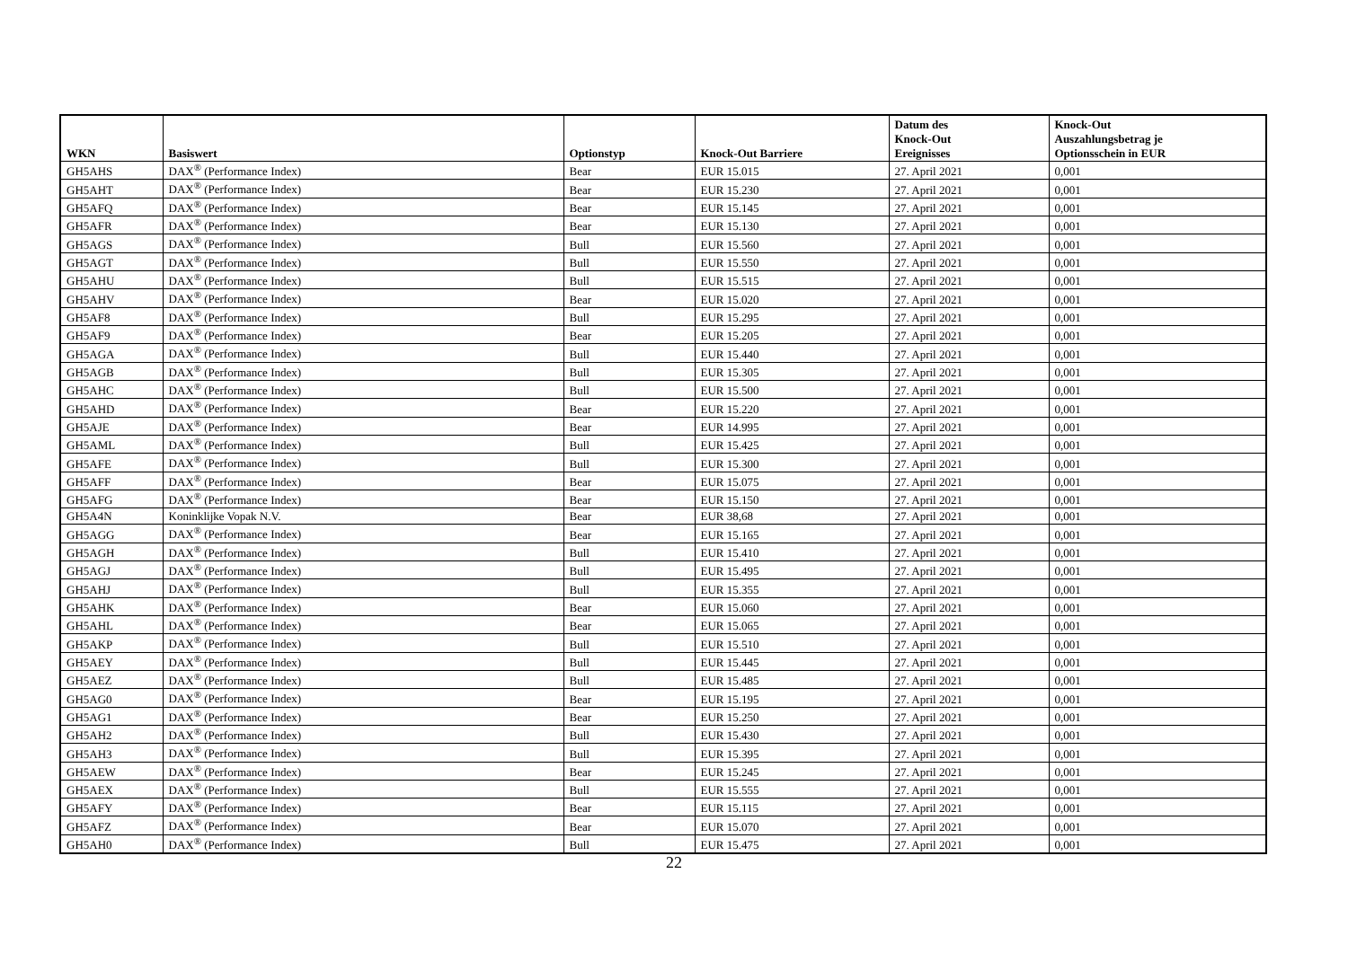| WKN | Basiswert | Optionstyp | Knock-Out Barriere | Datum des Knock-Out Ereignisses | Knock-Out Auszahlungsbetrag je Optionsschein in EUR |
| --- | --- | --- | --- | --- | --- |
| GH5AHS | DAX<sup>®</sup> (Performance Index) | Bear | EUR 15.015 | 27. April 2021 | 0,001 |
| GH5AHT | DAX<sup>®</sup> (Performance Index) | Bear | EUR 15.230 | 27. April 2021 | 0,001 |
| GH5AFQ | DAX<sup>®</sup> (Performance Index) | Bear | EUR 15.145 | 27. April 2021 | 0,001 |
| GH5AFR | DAX<sup>®</sup> (Performance Index) | Bear | EUR 15.130 | 27. April 2021 | 0,001 |
| GH5AGS | DAX<sup>®</sup> (Performance Index) | Bull | EUR 15.560 | 27. April 2021 | 0,001 |
| GH5AGT | DAX<sup>®</sup> (Performance Index) | Bull | EUR 15.550 | 27. April 2021 | 0,001 |
| GH5AHU | DAX<sup>®</sup> (Performance Index) | Bull | EUR 15.515 | 27. April 2021 | 0,001 |
| GH5AHV | DAX<sup>®</sup> (Performance Index) | Bear | EUR 15.020 | 27. April 2021 | 0,001 |
| GH5AF8 | DAX<sup>®</sup> (Performance Index) | Bull | EUR 15.295 | 27. April 2021 | 0,001 |
| GH5AF9 | DAX<sup>®</sup> (Performance Index) | Bear | EUR 15.205 | 27. April 2021 | 0,001 |
| GH5AGA | DAX<sup>®</sup> (Performance Index) | Bull | EUR 15.440 | 27. April 2021 | 0,001 |
| GH5AGB | DAX<sup>®</sup> (Performance Index) | Bull | EUR 15.305 | 27. April 2021 | 0,001 |
| GH5AHC | DAX<sup>®</sup> (Performance Index) | Bull | EUR 15.500 | 27. April 2021 | 0,001 |
| GH5AHD | DAX<sup>®</sup> (Performance Index) | Bear | EUR 15.220 | 27. April 2021 | 0,001 |
| GH5AJE | DAX<sup>®</sup> (Performance Index) | Bear | EUR 14.995 | 27. April 2021 | 0,001 |
| GH5AML | DAX<sup>®</sup> (Performance Index) | Bull | EUR 15.425 | 27. April 2021 | 0,001 |
| GH5AFE | DAX<sup>®</sup> (Performance Index) | Bull | EUR 15.300 | 27. April 2021 | 0,001 |
| GH5AFF | DAX<sup>®</sup> (Performance Index) | Bear | EUR 15.075 | 27. April 2021 | 0,001 |
| GH5AFG | DAX<sup>®</sup> (Performance Index) | Bear | EUR 15.150 | 27. April 2021 | 0,001 |
| GH5A4N | Koninklijke Vopak N.V. | Bear | EUR 38,68 | 27. April 2021 | 0,001 |
| GH5AGG | DAX<sup>®</sup> (Performance Index) | Bear | EUR 15.165 | 27. April 2021 | 0,001 |
| GH5AGH | DAX<sup>®</sup> (Performance Index) | Bull | EUR 15.410 | 27. April 2021 | 0,001 |
| GH5AGJ | DAX<sup>®</sup> (Performance Index) | Bull | EUR 15.495 | 27. April 2021 | 0,001 |
| GH5AHJ | DAX<sup>®</sup> (Performance Index) | Bull | EUR 15.355 | 27. April 2021 | 0,001 |
| GH5AHK | DAX<sup>®</sup> (Performance Index) | Bear | EUR 15.060 | 27. April 2021 | 0,001 |
| GH5AHL | DAX<sup>®</sup> (Performance Index) | Bear | EUR 15.065 | 27. April 2021 | 0,001 |
| GH5AKP | DAX<sup>®</sup> (Performance Index) | Bull | EUR 15.510 | 27. April 2021 | 0,001 |
| GH5AEY | DAX<sup>®</sup> (Performance Index) | Bull | EUR 15.445 | 27. April 2021 | 0,001 |
| GH5AEZ | DAX<sup>®</sup> (Performance Index) | Bull | EUR 15.485 | 27. April 2021 | 0,001 |
| GH5AG0 | DAX<sup>®</sup> (Performance Index) | Bear | EUR 15.195 | 27. April 2021 | 0,001 |
| GH5AG1 | DAX<sup>®</sup> (Performance Index) | Bear | EUR 15.250 | 27. April 2021 | 0,001 |
| GH5AH2 | DAX<sup>®</sup> (Performance Index) | Bull | EUR 15.430 | 27. April 2021 | 0,001 |
| GH5AH3 | DAX<sup>®</sup> (Performance Index) | Bull | EUR 15.395 | 27. April 2021 | 0,001 |
| GH5AEW | DAX<sup>®</sup> (Performance Index) | Bear | EUR 15.245 | 27. April 2021 | 0,001 |
| GH5AEX | DAX<sup>®</sup> (Performance Index) | Bull | EUR 15.555 | 27. April 2021 | 0,001 |
| GH5AFY | DAX<sup>®</sup> (Performance Index) | Bear | EUR 15.115 | 27. April 2021 | 0,001 |
| GH5AFZ | DAX<sup>®</sup> (Performance Index) | Bear | EUR 15.070 | 27. April 2021 | 0,001 |
| GH5AH0 | DAX<sup>®</sup> (Performance Index) | Bull | EUR 15.475 | 27. April 2021 | 0,001 |
22